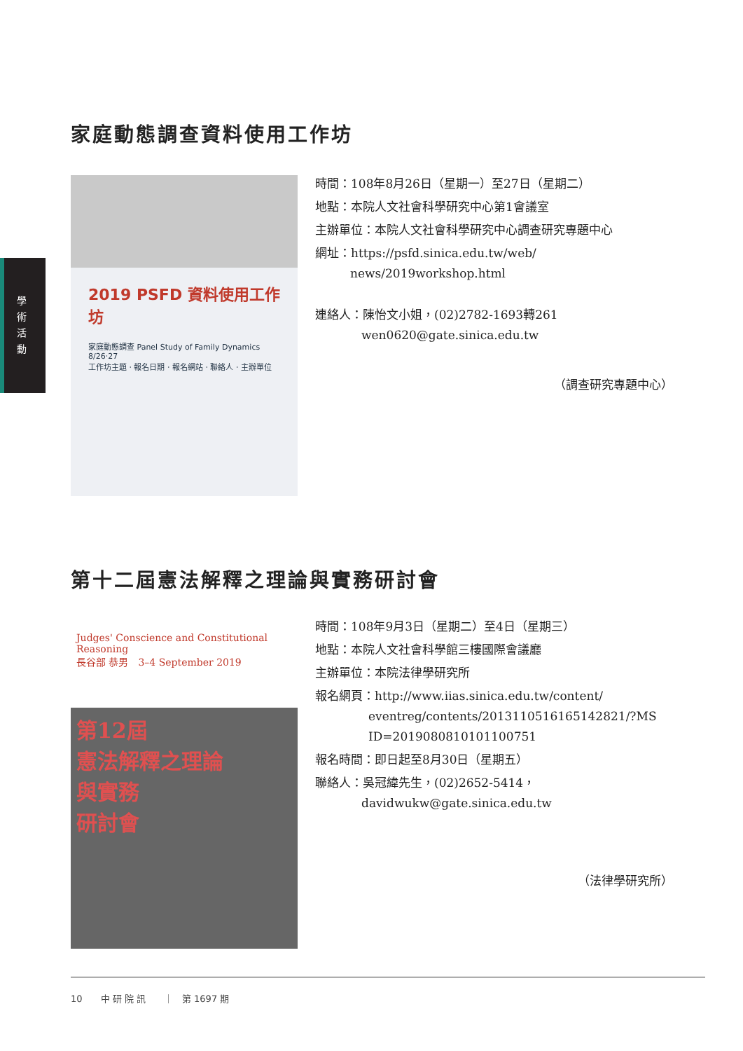學
術
活
動
家庭動態調查資料使用工作坊
2019 PSFD 資料使用工作坊
家庭動態調查 Panel Study of Family Dynamics
8/26‧27
工作坊主題 ‧ 報名日期 ‧ 報名網站 ‧ 聯絡人 ‧ 主辦單位
時間：108年8月26日（星期一）至27日（星期二）
地點：本院人文社會科學研究中心第1會議室
主辦單位：本院人文社會科學研究中心調查研究專題中心
網址：https://psfd.sinica.edu.tw/web/
news/2019workshop.html
連絡人：陳怡文小姐，(02)2782-1693轉261
wen0620@gate.sinica.edu.tw
（調查研究專題中心）
第十二屆憲法解釋之理論與實務研討會
Judges' Conscience and Constitutional Reasoning
長谷部 恭男　3–4 September 2019
第12屆
憲法解釋之理論
與實務
研討會
時間：108年9月3日（星期二）至4日（星期三）
地點：本院人文社會科學館三樓國際會議廳
主辦單位：本院法律學研究所
報名網頁：http://www.iias.sinica.edu.tw/content/
eventreg/contents/2013110516165142821/?MS
ID=2019080810101100751
報名時間：即日起至8月30日（星期五）
聯絡人：吳冠緯先生，(02)2652-5414，
davidwukw@gate.sinica.edu.tw
（法律學研究所）
10　　中 研 院 訊　　｜　第 1697 期